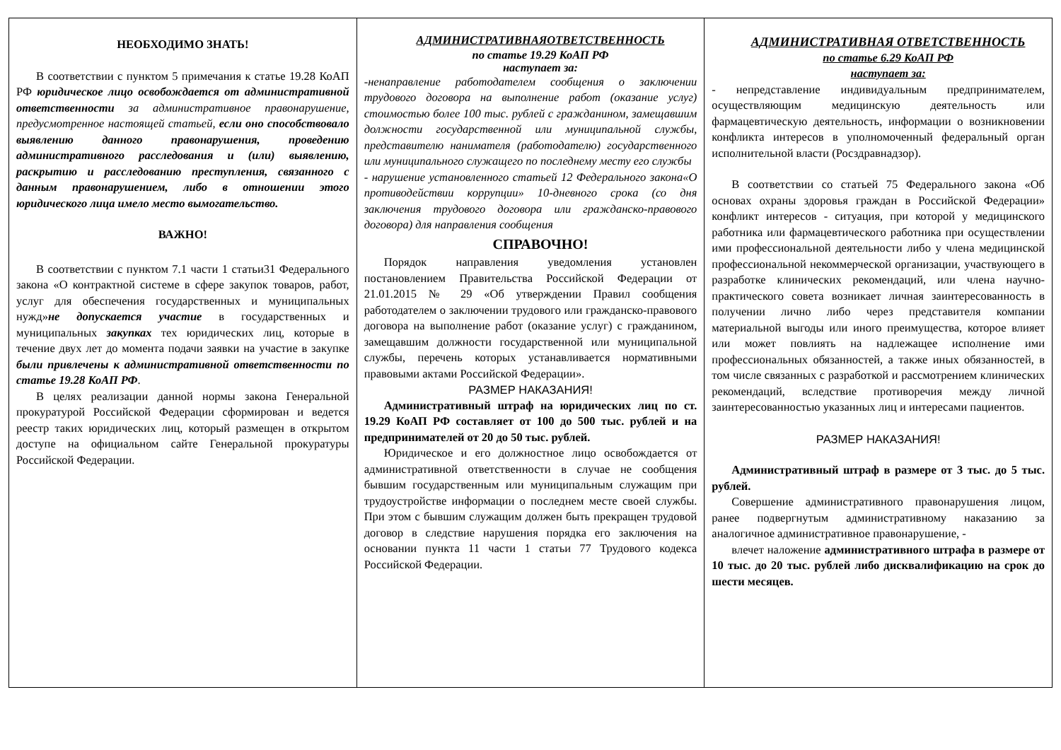НЕОБХОДИМО ЗНАТЬ!
В соответствии с пунктом 5 примечания к статье 19.28 КоАП РФ юридическое лицо освобождается от административной ответственности за административное правонарушение, предусмотренное настоящей статьей, если оно способствовало выявлению данного правонарушения, проведению административного расследования и (или) выявлению, раскрытию и расследованию преступления, связанного с данным правонарушением, либо в отношении этого юридического лица имело место вымогательство.
ВАЖНО!
В соответствии с пунктом 7.1 части 1 статьи31 Федерального закона «О контрактной системе в сфере закупок товаров, работ, услуг для обеспечения государственных и муниципальных нужд»не допускается участие в государственных и муниципальных закупках тех юридических лиц, которые в течение двух лет до момента подачи заявки на участие в закупке были привлечены к административной ответственности по статье 19.28 КоАП РФ.
В целях реализации данной нормы закона Генеральной прокуратурой Российской Федерации сформирован и ведется реестр таких юридических лиц, который размещен в открытом доступе на официальном сайте Генеральной прокуратуры Российской Федерации.
АДМИНИСТРАТИВНАЯОТВЕТСТВЕННОСТЬ
по статье 19.29 КоАП РФ
наступает за:
-ненаправление работодателем сообщения о заключении трудового договора на выполнение работ (оказание услуг) стоимостью более 100 тыс. рублей с гражданином, замещавшим должности государственной или муниципальной службы, представителю нанимателя (работодателю) государственного или муниципального служащего по последнему месту его службы
- нарушение установленного статьей 12 Федерального закона«О противодействии коррупции» 10-дневного срока (со дня заключения трудового договора или гражданско-правового договора) для направления сообщения
СПРАВОЧНО!
Порядок направления уведомления установлен постановлением Правительства Российской Федерации от 21.01.2015 № 29 «Об утверждении Правил сообщения работодателем о заключении трудового или гражданско-правового договора на выполнение работ (оказание услуг) с гражданином, замещавшим должности государственной или муниципальной службы, перечень которых устанавливается нормативными правовыми актами Российской Федерации».
РАЗМЕР НАКАЗАНИЯ!
Административный штраф на юридических лиц по ст. 19.29 КоАП РФ составляет от 100 до 500 тыс. рублей и на предпринимателей от 20 до 50 тыс. рублей.
Юридическое и его должностное лицо освобождается от административной ответственности в случае не сообщения бывшим государственным или муниципальным служащим при трудоустройстве информации о последнем месте своей службы. При этом с бывшим служащим должен быть прекращен трудовой договор в следствие нарушения порядка его заключения на основании пункта 11 части 1 статьи 77 Трудового кодекса Российской Федерации.
АДМИНИСТРАТИВНАЯ ОТВЕТСТВЕННОСТЬ
по статье 6.29 КоАП РФ
наступает за:
- непредставление индивидуальным предпринимателем, осуществляющим медицинскую деятельность или фармацевтическую деятельность, информации о возникновении конфликта интересов в уполномоченный федеральный орган исполнительной власти (Росздравнадзор).
В соответствии со статьей 75 Федерального закона «Об основах охраны здоровья граждан в Российской Федерации» конфликт интересов - ситуация, при которой у медицинского работника или фармацевтического работника при осуществлении ими профессиональной деятельности либо у члена медицинской профессиональной некоммерческой организации, участвующего в разработке клинических рекомендаций, или члена научно-практического совета возникает личная заинтересованность в получении лично либо через представителя компании материальной выгоды или иного преимущества, которое влияет или может повлиять на надлежащее исполнение ими профессиональных обязанностей, а также иных обязанностей, в том числе связанных с разработкой и рассмотрением клинических рекомендаций, вследствие противоречия между личной заинтересованностью указанных лиц и интересами пациентов.
РАЗМЕР НАКАЗАНИЯ!
Административный штраф в размере от 3 тыс. до 5 тыс. рублей.
Совершение административного правонарушения лицом, ранее подвергнутым административному наказанию за аналогичное административное правонарушение, -
влечет наложение административного штрафа в размере от 10 тыс. до 20 тыс. рублей либо дисквалификацию на срок до шести месяцев.